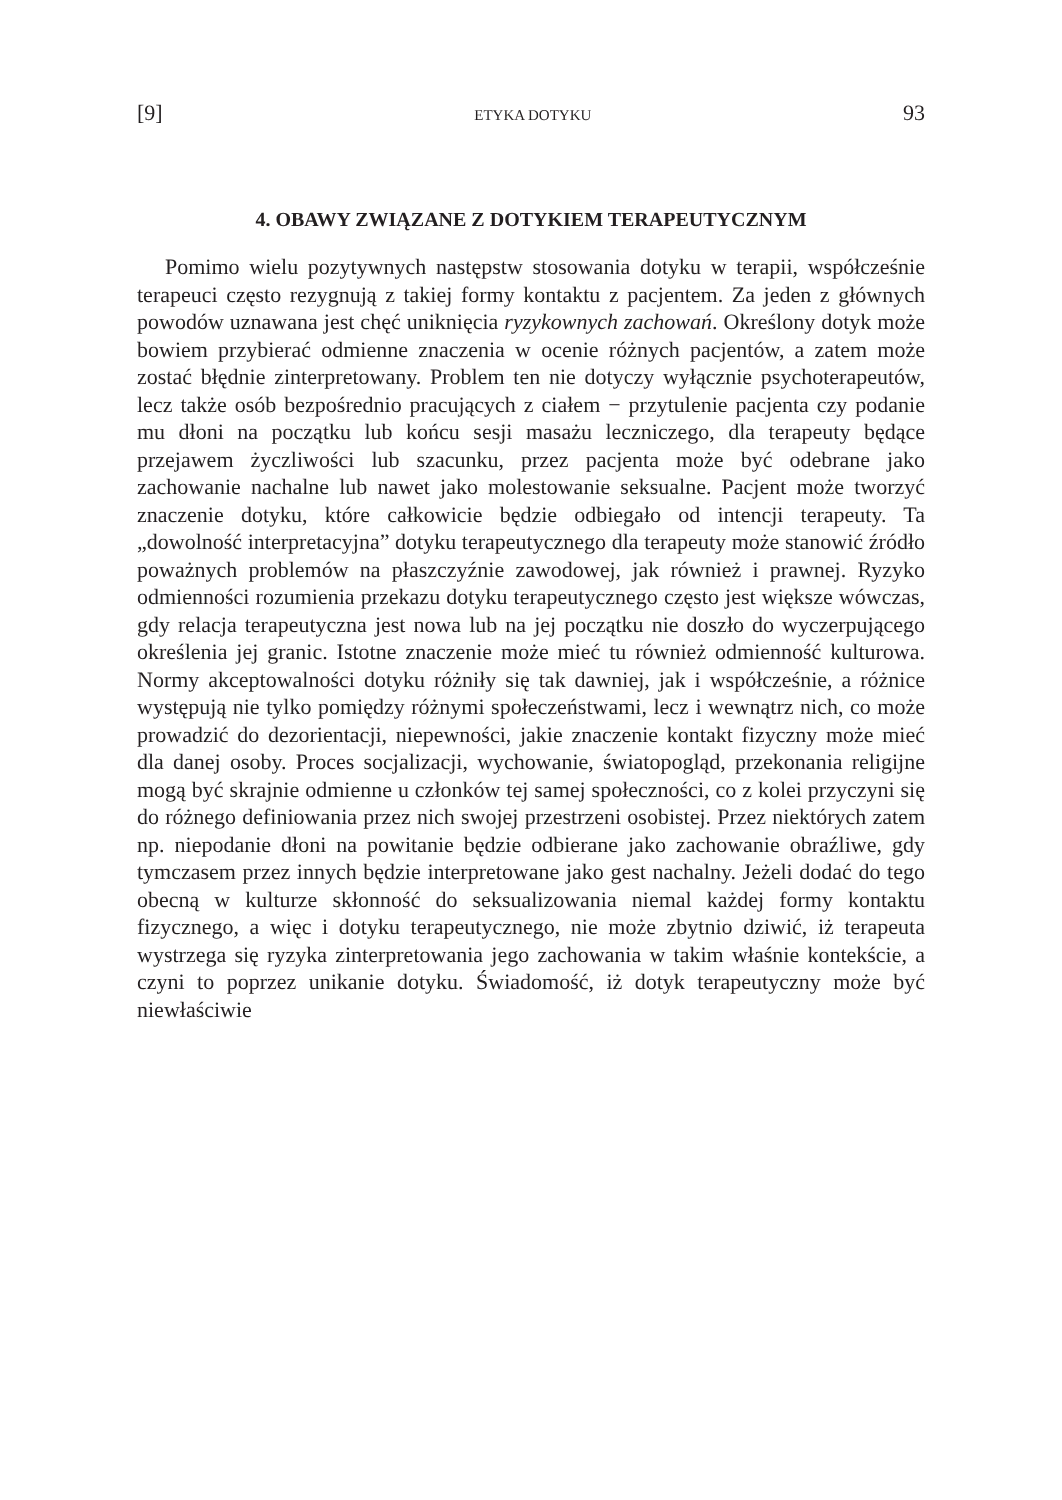[9] ETYKA DOTYKU 93
4. OBAWY ZWIĄZANE Z DOTYKIEM TERAPEUTYCZNYM
Pomimo wielu pozytywnych następstw stosowania dotyku w terapii, współcześnie terapeuci często rezygnują z takiej formy kontaktu z pacjentem. Za jeden z głównych powodów uznawana jest chęć uniknięcia ryzykownych zachowań. Określony dotyk może bowiem przybierać odmienne znaczenia w ocenie różnych pacjentów, a zatem może zostać błędnie zinterpretowany. Problem ten nie dotyczy wyłącznie psychoterapeutów, lecz także osób bezpośrednio pracujących z ciałem − przytulenie pacjenta czy podanie mu dłoni na początku lub końcu sesji masażu leczniczego, dla terapeuty będące przejawem życzliwości lub szacunku, przez pacjenta może być odebrane jako zachowanie nachalne lub nawet jako molestowanie seksualne. Pacjent może tworzyć znaczenie dotyku, które całkowicie będzie odbiegało od intencji terapeuty. Ta „dowolność interpretacyjna” dotyku terapeutycznego dla terapeuty może stanowić źródło poważnych problemów na płaszczyźnie zawodowej, jak również i prawnej. Ryzyko odmienności rozumienia przekazu dotyku terapeutycznego często jest większe wówczas, gdy relacja terapeutyczna jest nowa lub na jej początku nie doszło do wyczerpującego określenia jej granic. Istotne znaczenie może mieć tu również odmienność kulturowa. Normy akceptowalności dotyku różniły się tak dawniej, jak i współcześnie, a różnice występują nie tylko pomiędzy różnymi społeczeństwami, lecz i wewnątrz nich, co może prowadzić do dezorientacji, niepewności, jakie znaczenie kontakt fizyczny może mieć dla danej osoby. Proces socjalizacji, wychowanie, światopogląd, przekonania religijne mogą być skrajnie odmienne u członków tej samej społeczności, co z kolei przyczyni się do różnego definiowania przez nich swojej przestrzeni osobistej. Przez niektórych zatem np. niepodanie dłoni na powitanie będzie odbierane jako zachowanie obraźliwe, gdy tymczasem przez innych będzie interpretowane jako gest nachalny. Jeżeli dodać do tego obecną w kulturze skłonność do seksualizowania niemal każdej formy kontaktu fizycznego, a więc i dotyku terapeutycznego, nie może zbytnio dziwić, iż terapeuta wystrzega się ryzyka zinterpretowania jego zachowania w takim właśnie kontekście, a czyni to poprzez unikanie dotyku. Świadomość, iż dotyk terapeutyczny może być niewłaściwie